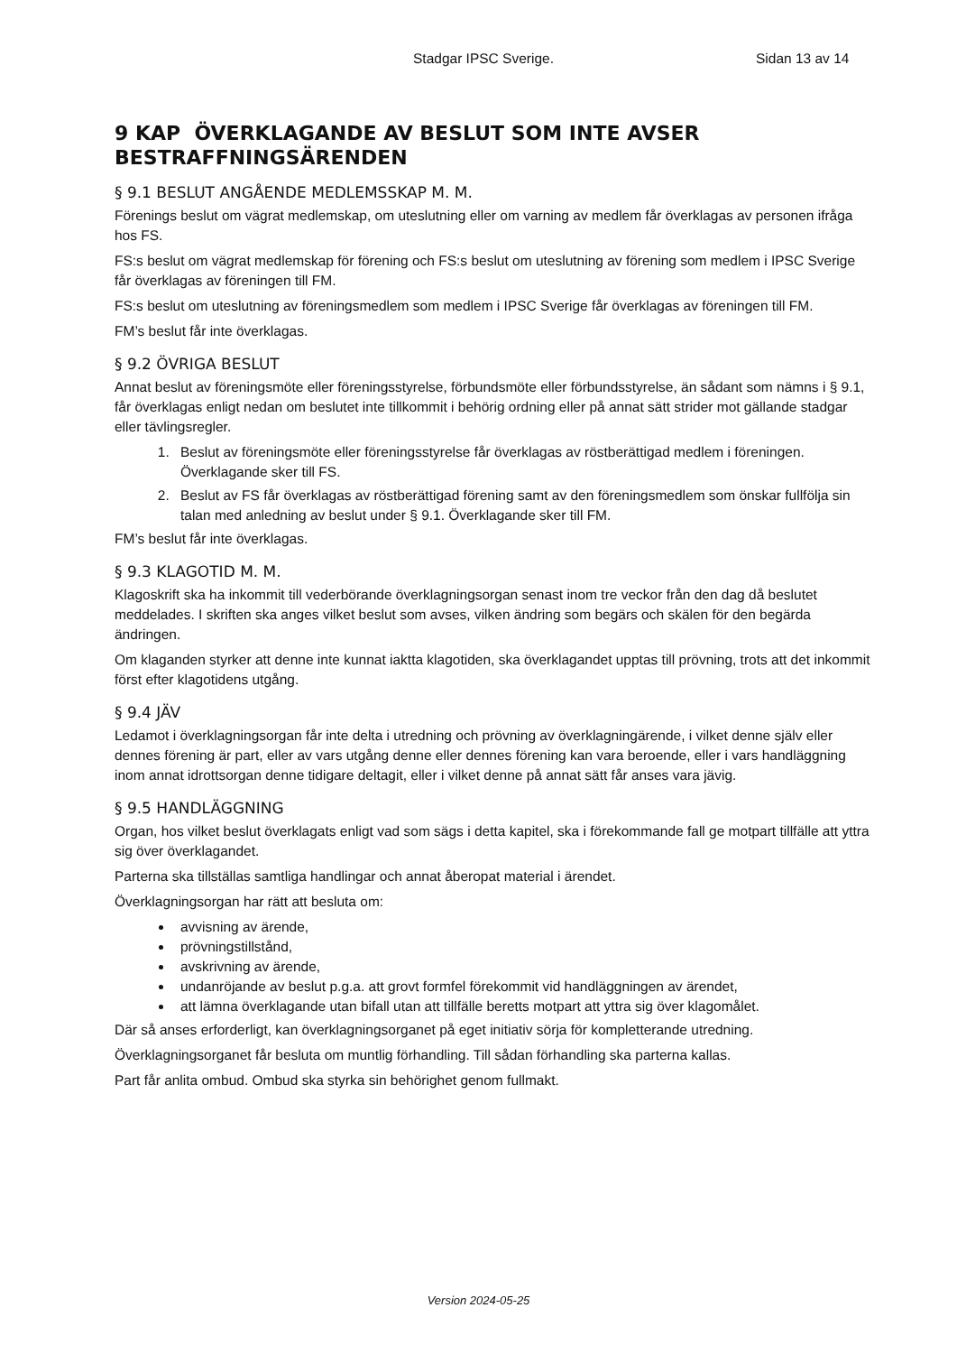Stadgar IPSC Sverige. Sidan 13 av 14
9 KAP ÖVERKLAGANDE AV BESLUT SOM INTE AVSER BESTRAFFNINGSÄRENDEN
§ 9.1 BESLUT ANGÅENDE MEDLEMSSKAP M. M.
Förenings beslut om vägrat medlemskap, om uteslutning eller om varning av medlem får överklagas av personen ifråga hos FS.
FS:s beslut om vägrat medlemskap för förening och FS:s beslut om uteslutning av förening som medlem i IPSC Sverige får överklagas av föreningen till FM.
FS:s beslut om uteslutning av föreningsmedlem som medlem i IPSC Sverige får överklagas av föreningen till FM.
FM’s beslut får inte överklagas.
§ 9.2 ÖVRIGA BESLUT
Annat beslut av föreningsmöte eller föreningsstyrelse, förbundsmöte eller förbundsstyrelse, än sådant som nämns i § 9.1, får överklagas enligt nedan om beslutet inte tillkommit i behörig ordning eller på annat sätt strider mot gällande stadgar eller tävlingsregler.
1. Beslut av föreningsmöte eller föreningsstyrelse får överklagas av röstberättigad medlem i föreningen. Överklagande sker till FS.
2. Beslut av FS får överklagas av röstberättigad förening samt av den föreningsmedlem som önskar fullfölja sin talan med anledning av beslut under § 9.1. Överklagande sker till FM.
FM’s beslut får inte överklagas.
§ 9.3 KLAGOTID M. M.
Klagoskrift ska ha inkommit till vederbörande överklagningsorgan senast inom tre veckor från den dag då beslutet meddelades. I skriften ska anges vilket beslut som avses, vilken ändring som begärs och skälen för den begärda ändringen.
Om klaganden styrker att denne inte kunnat iaktta klagotiden, ska överklagandet upptas till prövning, trots att det inkommit först efter klagotidens utgång.
§ 9.4 JÄV
Ledamot i överklagningsorgan får inte delta i utredning och prövning av överklagningärende, i vilket denne själv eller dennes förening är part, eller av vars utgång denne eller dennes förening kan vara beroende, eller i vars handläggning inom annat idrottsorgan denne tidigare deltagit, eller i vilket denne på annat sätt får anses vara jävig.
§ 9.5 HANDLÄGGNING
Organ, hos vilket beslut överklagats enligt vad som sägs i detta kapitel, ska i förekommande fall ge motpart tillfälle att yttra sig över överklagandet.
Parterna ska tillställas samtliga handlingar och annat åberopat material i ärendet.
Överklagningsorgan har rätt att besluta om:
avvisning av ärende,
prövningstillstånd,
avskrivning av ärende,
undanröjande av beslut p.g.a. att grovt formfel förekommit vid handläggningen av ärendet,
att lämna överklagande utan bifall utan att tillfälle beretts motpart att yttra sig över klagomålet.
Där så anses erforderligt, kan överklagningsorganet på eget initiativ sörja för kompletterande utredning.
Överklagningsorganet får besluta om muntlig förhandling. Till sådan förhandling ska parterna kallas.
Part får anlita ombud. Ombud ska styrka sin behörighet genom fullmakt.
Version 2024-05-25